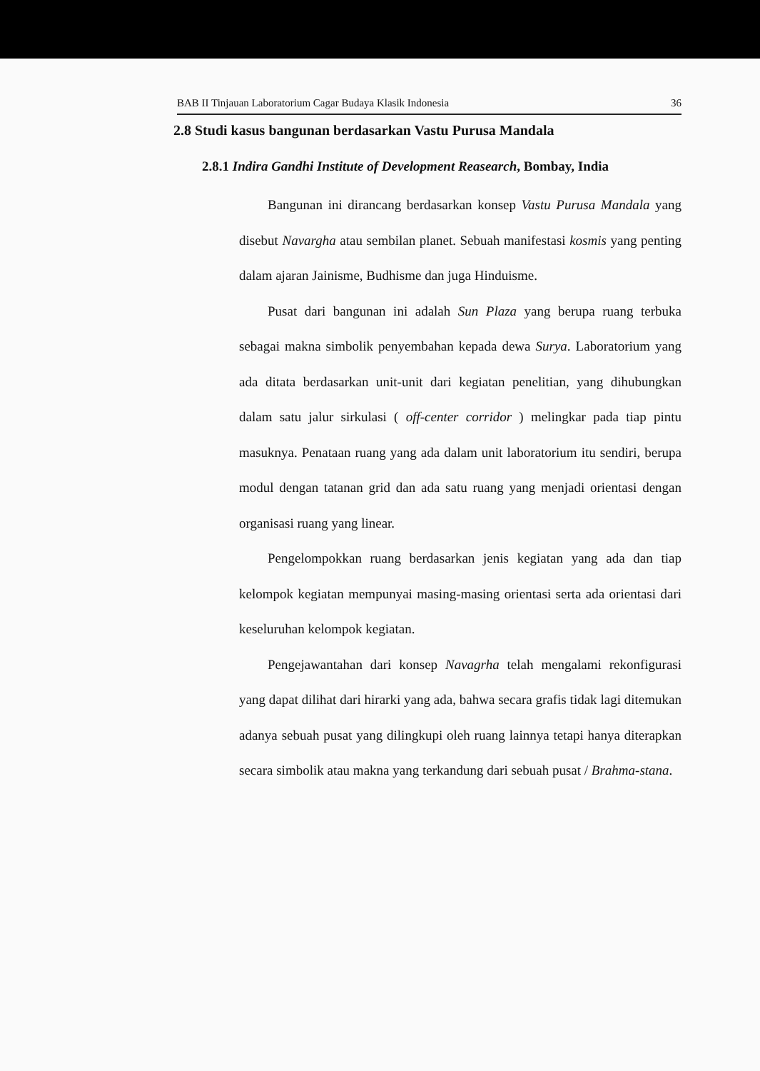BAB II Tinjauan Laboratorium Cagar Budaya Klasik Indonesia 36
2.8 Studi kasus bangunan berdasarkan Vastu Purusa Mandala
2.8.1 Indira Gandhi Institute of Development Reasearch, Bombay, India
Bangunan ini dirancang berdasarkan konsep Vastu Purusa Mandala yang disebut Navargha atau sembilan planet. Sebuah manifestasi kosmis yang penting dalam ajaran Jainisme, Budhisme dan juga Hinduisme.
Pusat dari bangunan ini adalah Sun Plaza yang berupa ruang terbuka sebagai makna simbolik penyembahan kepada dewa Surya. Laboratorium yang ada ditata berdasarkan unit-unit dari kegiatan penelitian, yang dihubungkan dalam satu jalur sirkulasi ( off-center corridor ) melingkar pada tiap pintu masuknya. Penataan ruang yang ada dalam unit laboratorium itu sendiri, berupa modul dengan tatanan grid dan ada satu ruang yang menjadi orientasi dengan organisasi ruang yang linear.
Pengelompokkan ruang berdasarkan jenis kegiatan yang ada dan tiap kelompok kegiatan mempunyai masing-masing orientasi serta ada orientasi dari keseluruhan kelompok kegiatan.
Pengejawantahan dari konsep Navagrha telah mengalami rekonfigurasi yang dapat dilihat dari hirarki yang ada, bahwa secara grafis tidak lagi ditemukan adanya sebuah pusat yang dilingkupi oleh ruang lainnya tetapi hanya diterapkan secara simbolik atau makna yang terkandung dari sebuah pusat / Brahma-stana.